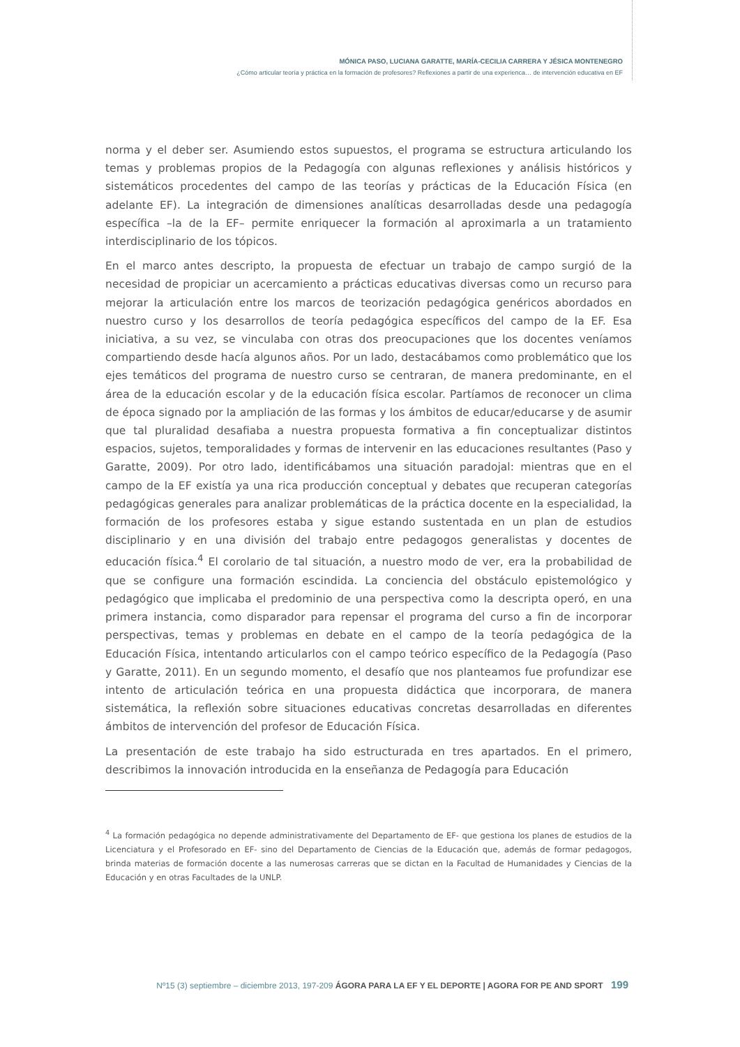MÓNICA PASO, LUCIANA GARATTE, MARÍA-CECILIA CARRERA Y JÉSICA MONTENEGRO
¿Cómo articular teoría y práctica en la formación de profesores? Reflexiones a partir de una experienca… de intervención educativa en EF
norma y el deber ser. Asumiendo estos supuestos, el programa se estructura articulando los temas y problemas propios de la Pedagogía con algunas reflexiones y análisis históricos y sistemáticos procedentes del campo de las teorías y prácticas de la Educación Física (en adelante EF). La integración de dimensiones analíticas desarrolladas desde una pedagogía específica –la de la EF– permite enriquecer la formación al aproximarla a un tratamiento interdisciplinario de los tópicos.
En el marco antes descripto, la propuesta de efectuar un trabajo de campo surgió de la necesidad de propiciar un acercamiento a prácticas educativas diversas como un recurso para mejorar la articulación entre los marcos de teorización pedagógica genéricos abordados en nuestro curso y los desarrollos de teoría pedagógica específicos del campo de la EF. Esa iniciativa, a su vez, se vinculaba con otras dos preocupaciones que los docentes veníamos compartiendo desde hacía algunos años. Por un lado, destacábamos como problemático que los ejes temáticos del programa de nuestro curso se centraran, de manera predominante, en el área de la educación escolar y de la educación física escolar. Partíamos de reconocer un clima de época signado por la ampliación de las formas y los ámbitos de educar/educarse y de asumir que tal pluralidad desafiaba a nuestra propuesta formativa a fin conceptualizar distintos espacios, sujetos, temporalidades y formas de intervenir en las educaciones resultantes (Paso y Garatte, 2009). Por otro lado, identificábamos una situación paradojal: mientras que en el campo de la EF existía ya una rica producción conceptual y debates que recuperan categorías pedagógicas generales para analizar problemáticas de la práctica docente en la especialidad, la formación de los profesores estaba y sigue estando sustentada en un plan de estudios disciplinario y en una división del trabajo entre pedagogos generalistas y docentes de educación física.<sup>4</sup> El corolario de tal situación, a nuestro modo de ver, era la probabilidad de que se configure una formación escindida. La conciencia del obstáculo epistemológico y pedagógico que implicaba el predominio de una perspectiva como la descripta operó, en una primera instancia, como disparador para repensar el programa del curso a fin de incorporar perspectivas, temas y problemas en debate en el campo de la teoría pedagógica de la Educación Física, intentando articularlos con el campo teórico específico de la Pedagogía (Paso y Garatte, 2011). En un segundo momento, el desafío que nos planteamos fue profundizar ese intento de articulación teórica en una propuesta didáctica que incorporara, de manera sistemática, la reflexión sobre situaciones educativas concretas desarrolladas en diferentes ámbitos de intervención del profesor de Educación Física.
La presentación de este trabajo ha sido estructurada en tres apartados. En el primero, describimos la innovación introducida en la enseñanza de Pedagogía para Educación
<sup>4</sup> La formación pedagógica no depende administrativamente del Departamento de EF- que gestiona los planes de estudios de la Licenciatura y el Profesorado en EF- sino del Departamento de Ciencias de la Educación que, además de formar pedagogos, brinda materias de formación docente a las numerosas carreras que se dictan en la Facultad de Humanidades y Ciencias de la Educación y en otras Facultades de la UNLP.
Nº15 (3) septiembre – diciembre 2013, 197-209 ÁGORA PARA LA EF Y EL DEPORTE | AGORA FOR PE AND SPORT 199